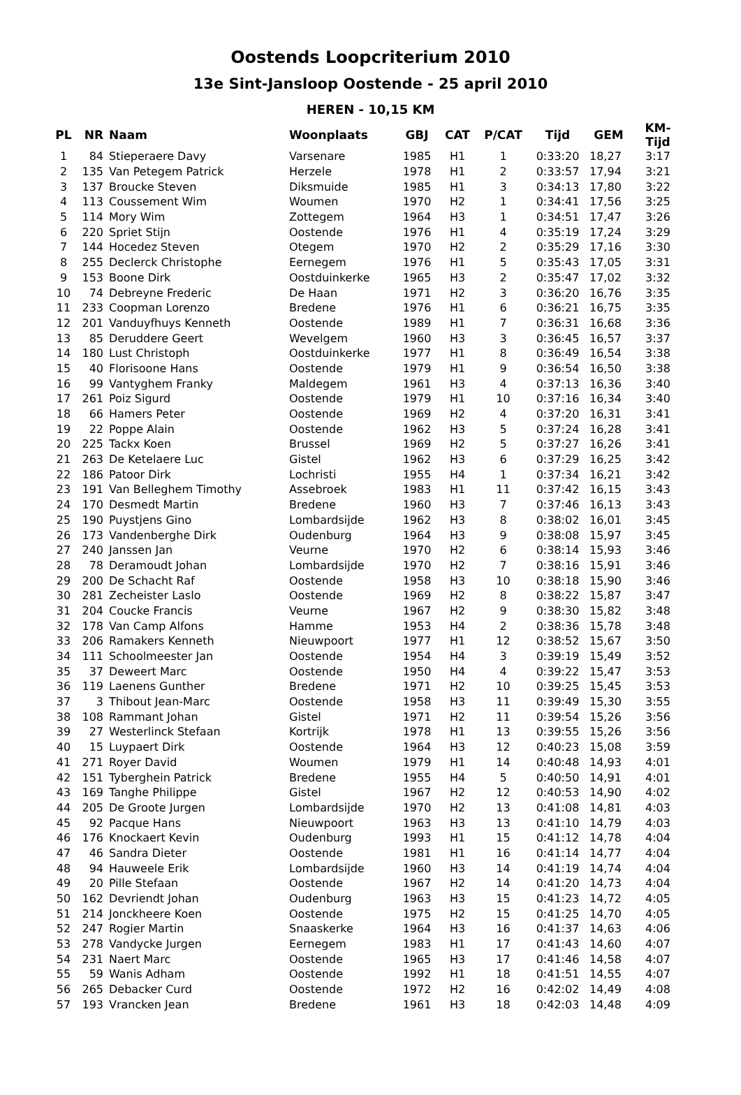Oostends Loopcriterium 2010
13e Sint-Jansloop Oostende - 25 april 2010
HEREN - 10,15 KM
| PL | NR | Naam | Woonplaats | GBJ | CAT | P/CAT | Tijd | GEM | KM-Tijd |
| --- | --- | --- | --- | --- | --- | --- | --- | --- | --- |
| 1 | 84 | Stieperaere Davy | Varsenare | 1985 | H1 | 1 | 0:33:20 | 18,27 | 3:17 |
| 2 | 135 | Van Petegem Patrick | Herzele | 1978 | H1 | 2 | 0:33:57 | 17,94 | 3:21 |
| 3 | 137 | Broucke Steven | Diksmuide | 1985 | H1 | 3 | 0:34:13 | 17,80 | 3:22 |
| 4 | 113 | Coussement Wim | Woumen | 1970 | H2 | 1 | 0:34:41 | 17,56 | 3:25 |
| 5 | 114 | Mory Wim | Zottegem | 1964 | H3 | 1 | 0:34:51 | 17,47 | 3:26 |
| 6 | 220 | Spriet Stijn | Oostende | 1976 | H1 | 4 | 0:35:19 | 17,24 | 3:29 |
| 7 | 144 | Hocedez Steven | Otegem | 1970 | H2 | 2 | 0:35:29 | 17,16 | 3:30 |
| 8 | 255 | Declerck Christophe | Eernegem | 1976 | H1 | 5 | 0:35:43 | 17,05 | 3:31 |
| 9 | 153 | Boone Dirk | Oostduinkerke | 1965 | H3 | 2 | 0:35:47 | 17,02 | 3:32 |
| 10 | 74 | Debreyne Frederic | De Haan | 1971 | H2 | 3 | 0:36:20 | 16,76 | 3:35 |
| 11 | 233 | Coopman Lorenzo | Bredene | 1976 | H1 | 6 | 0:36:21 | 16,75 | 3:35 |
| 12 | 201 | Vanduyfhuys Kenneth | Oostende | 1989 | H1 | 7 | 0:36:31 | 16,68 | 3:36 |
| 13 | 85 | Deruddere Geert | Wevelgem | 1960 | H3 | 3 | 0:36:45 | 16,57 | 3:37 |
| 14 | 180 | Lust Christoph | Oostduinkerke | 1977 | H1 | 8 | 0:36:49 | 16,54 | 3:38 |
| 15 | 40 | Florisoone Hans | Oostende | 1979 | H1 | 9 | 0:36:54 | 16,50 | 3:38 |
| 16 | 99 | Vantyghem Franky | Maldegem | 1961 | H3 | 4 | 0:37:13 | 16,36 | 3:40 |
| 17 | 261 | Poiz Sigurd | Oostende | 1979 | H1 | 10 | 0:37:16 | 16,34 | 3:40 |
| 18 | 66 | Hamers Peter | Oostende | 1969 | H2 | 4 | 0:37:20 | 16,31 | 3:41 |
| 19 | 22 | Poppe Alain | Oostende | 1962 | H3 | 5 | 0:37:24 | 16,28 | 3:41 |
| 20 | 225 | Tackx Koen | Brussel | 1969 | H2 | 5 | 0:37:27 | 16,26 | 3:41 |
| 21 | 263 | De Ketelaere Luc | Gistel | 1962 | H3 | 6 | 0:37:29 | 16,25 | 3:42 |
| 22 | 186 | Patoor Dirk | Lochristi | 1955 | H4 | 1 | 0:37:34 | 16,21 | 3:42 |
| 23 | 191 | Van Belleghem Timothy | Assebroek | 1983 | H1 | 11 | 0:37:42 | 16,15 | 3:43 |
| 24 | 170 | Desmedt Martin | Bredene | 1960 | H3 | 7 | 0:37:46 | 16,13 | 3:43 |
| 25 | 190 | Puystjens Gino | Lombardsijde | 1962 | H3 | 8 | 0:38:02 | 16,01 | 3:45 |
| 26 | 173 | Vandenberghe Dirk | Oudenburg | 1964 | H3 | 9 | 0:38:08 | 15,97 | 3:45 |
| 27 | 240 | Janssen Jan | Veurne | 1970 | H2 | 6 | 0:38:14 | 15,93 | 3:46 |
| 28 | 78 | Deramoudt Johan | Lombardsijde | 1970 | H2 | 7 | 0:38:16 | 15,91 | 3:46 |
| 29 | 200 | De Schacht Raf | Oostende | 1958 | H3 | 10 | 0:38:18 | 15,90 | 3:46 |
| 30 | 281 | Zecheister Laslo | Oostende | 1969 | H2 | 8 | 0:38:22 | 15,87 | 3:47 |
| 31 | 204 | Coucke Francis | Veurne | 1967 | H2 | 9 | 0:38:30 | 15,82 | 3:48 |
| 32 | 178 | Van Camp Alfons | Hamme | 1953 | H4 | 2 | 0:38:36 | 15,78 | 3:48 |
| 33 | 206 | Ramakers Kenneth | Nieuwpoort | 1977 | H1 | 12 | 0:38:52 | 15,67 | 3:50 |
| 34 | 111 | Schoolmeester Jan | Oostende | 1954 | H4 | 3 | 0:39:19 | 15,49 | 3:52 |
| 35 | 37 | Deweert Marc | Oostende | 1950 | H4 | 4 | 0:39:22 | 15,47 | 3:53 |
| 36 | 119 | Laenens Gunther | Bredene | 1971 | H2 | 10 | 0:39:25 | 15,45 | 3:53 |
| 37 | 3 | Thibout Jean-Marc | Oostende | 1958 | H3 | 11 | 0:39:49 | 15,30 | 3:55 |
| 38 | 108 | Rammant Johan | Gistel | 1971 | H2 | 11 | 0:39:54 | 15,26 | 3:56 |
| 39 | 27 | Westerlinck Stefaan | Kortrijk | 1978 | H1 | 13 | 0:39:55 | 15,26 | 3:56 |
| 40 | 15 | Luypaert Dirk | Oostende | 1964 | H3 | 12 | 0:40:23 | 15,08 | 3:59 |
| 41 | 271 | Royer David | Woumen | 1979 | H1 | 14 | 0:40:48 | 14,93 | 4:01 |
| 42 | 151 | Tyberghein Patrick | Bredene | 1955 | H4 | 5 | 0:40:50 | 14,91 | 4:01 |
| 43 | 169 | Tanghe Philippe | Gistel | 1967 | H2 | 12 | 0:40:53 | 14,90 | 4:02 |
| 44 | 205 | De Groote Jurgen | Lombardsijde | 1970 | H2 | 13 | 0:41:08 | 14,81 | 4:03 |
| 45 | 92 | Pacque Hans | Nieuwpoort | 1963 | H3 | 13 | 0:41:10 | 14,79 | 4:03 |
| 46 | 176 | Knockaert Kevin | Oudenburg | 1993 | H1 | 15 | 0:41:12 | 14,78 | 4:04 |
| 47 | 46 | Sandra Dieter | Oostende | 1981 | H1 | 16 | 0:41:14 | 14,77 | 4:04 |
| 48 | 94 | Hauweele Erik | Lombardsijde | 1960 | H3 | 14 | 0:41:19 | 14,74 | 4:04 |
| 49 | 20 | Pille Stefaan | Oostende | 1967 | H2 | 14 | 0:41:20 | 14,73 | 4:04 |
| 50 | 162 | Devriendt Johan | Oudenburg | 1963 | H3 | 15 | 0:41:23 | 14,72 | 4:05 |
| 51 | 214 | Jonckheere Koen | Oostende | 1975 | H2 | 15 | 0:41:25 | 14,70 | 4:05 |
| 52 | 247 | Rogier Martin | Snaaskerke | 1964 | H3 | 16 | 0:41:37 | 14,63 | 4:06 |
| 53 | 278 | Vandycke Jurgen | Eernegem | 1983 | H1 | 17 | 0:41:43 | 14,60 | 4:07 |
| 54 | 231 | Naert Marc | Oostende | 1965 | H3 | 17 | 0:41:46 | 14,58 | 4:07 |
| 55 | 59 | Wanis Adham | Oostende | 1992 | H1 | 18 | 0:41:51 | 14,55 | 4:07 |
| 56 | 265 | Debacker Curd | Oostende | 1972 | H2 | 16 | 0:42:02 | 14,49 | 4:08 |
| 57 | 193 | Vrancken Jean | Bredene | 1961 | H3 | 18 | 0:42:03 | 14,48 | 4:09 |